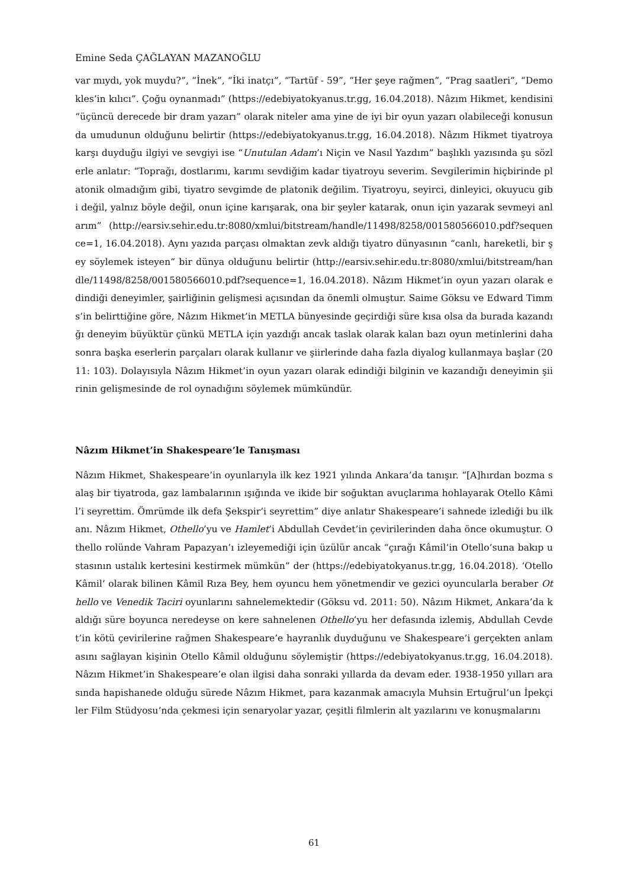Emine Seda ÇAĞLAYAN MAZANOĞLU
var mıydı, yok muydu?”, “İnek”, “İki inatçı”, “Tartüf - 59”, “Her şeye rağmen”, “Prag saatleri”, “Demokles’in kılıcı”. Çoğu oynanmadı” (https://edebiyatokyanus.tr.gg, 16.04.2018). Nâzım Hikmet, kendisini “üçüncü derecede bir dram yazarı” olarak niteler ama yine de iyi bir oyun yazarı olabileceği konusunda umudunun olduğunu belirtir (https://edebiyatokyanus.tr.gg, 16.04.2018). Nâzım Hikmet tiyatroya karşı duyduğu ilgiyi ve sevgiyi ise “Unutulan Adam’ı Niçin ve Nasıl Yazdım” başlıklı yazısında şu sözlerle anlatır: “Toprağı, dostlarımı, karımı sevdiğim kadar tiyatroyu severim. Sevgilerimin hiçbirinde platonik olmadığım gibi, tiyatro sevgimde de platonik değilim. Tiyatroyu, seyirci, dinleyici, okuyucu gibi değil, yalnız böyle değil, onun içine karışarak, ona bir şeyler katarak, onun için yazarak sevmeyi anlarım” (http://earsiv.sehir.edu.tr:8080/xmlui/bitstream/handle/11498/8258/001580566010.pdf?sequence=1, 16.04.2018). Aynı yazıda parçası olmaktan zevk aldığı tiyatro dünyasının “canlı, hareketli, bir şey söylemek isteyen” bir dünya olduğunu belirtir (http://earsiv.sehir.edu.tr:8080/xmlui/bitstream/handle/11498/8258/001580566010.pdf?sequence=1, 16.04.2018). Nâzım Hikmet’in oyun yazarı olarak edindiği deneyimler, şairliğinin gelişmesi açısından da önemli olmuştur. Saime Göksu ve Edward Timms’in belirttiğine göre, Nâzım Hikmet’in METLA bünyesinde geçirdiği süre kısa olsa da burada kazandığı deneyim büyüktür çünkü METLA için yazdığı ancak taslak olarak kalan bazı oyun metinlerini daha sonra başka eserlerin parçaları olarak kullanır ve şiirlerinde daha fazla diyalog kullanmaya başlar (2011: 103). Dolayısıyla Nâzım Hikmet’in oyun yazarı olarak edindiği bilginin ve kazandığı deneyimin şiirinin gelişmesinde de rol oynadığını söylemek mümkündür.
Nâzım Hikmet’in Shakespeare’le Tanışması
Nâzım Hikmet, Shakespeare’in oyunlarıyla ilk kez 1921 yılında Ankara’da tanışır. “[A]hırdan bozma salaş bir tiyatroda, gaz lambalarının ışığında ve ikide bir soğuktan avuçlarıma hohlayarak Otello Kâmil’i seyrettim. Ömrümde ilk defa Şekspir’i seyrettim” diye anlatır Shakespeare’i sahnede izlediği bu ilk anı. Nâzım Hikmet, Othello’yu ve Hamlet’i Abdullah Cevdet’in çevirilerinden daha önce okumuştur. Othello rolünde Vahram Papazyan’ı izleyemediği için üzülür ancak “çırağı Kâmil’in Otello’suna bakıp ustasının ustalık kertesini kestirmek mümkün” der (https://edebiyatokyanus.tr.gg, 16.04.2018). ‘Otello Kâmil’ olarak bilinen Kâmil Rıza Bey, hem oyuncu hem yönetmendir ve gezici oyuncularla beraber Othello ve Venedik Taciri oyunlarını sahnelemektedir (Göksu vd. 2011: 50). Nâzım Hikmet, Ankara’da kaldığı süre boyunca neredeyse on kere sahnelenen Othello’yu her defasında izlemiş, Abdullah Cevdet’in kötü çevirilerine rağmen Shakespeare’e hayranlık duyduğunu ve Shakespeare’i gerçekten anlamasını sağlayan kişinin Otello Kâmil olduğunu söylemiştir (https://edebiyatokyanus.tr.gg, 16.04.2018). Nâzım Hikmet’in Shakespeare’e olan ilgisi daha sonraki yıllarda da devam eder. 1938-1950 yılları arasında hapishanede olduğu sürede Nâzım Hikmet, para kazanmak amacıyla Muhsin Ertuğrul’un İpekçiler Film Stüdyosu’nda çekmesi için senaryolar yazar, çeşitli filmlerin alt yazılarını ve konuşmalarını
61